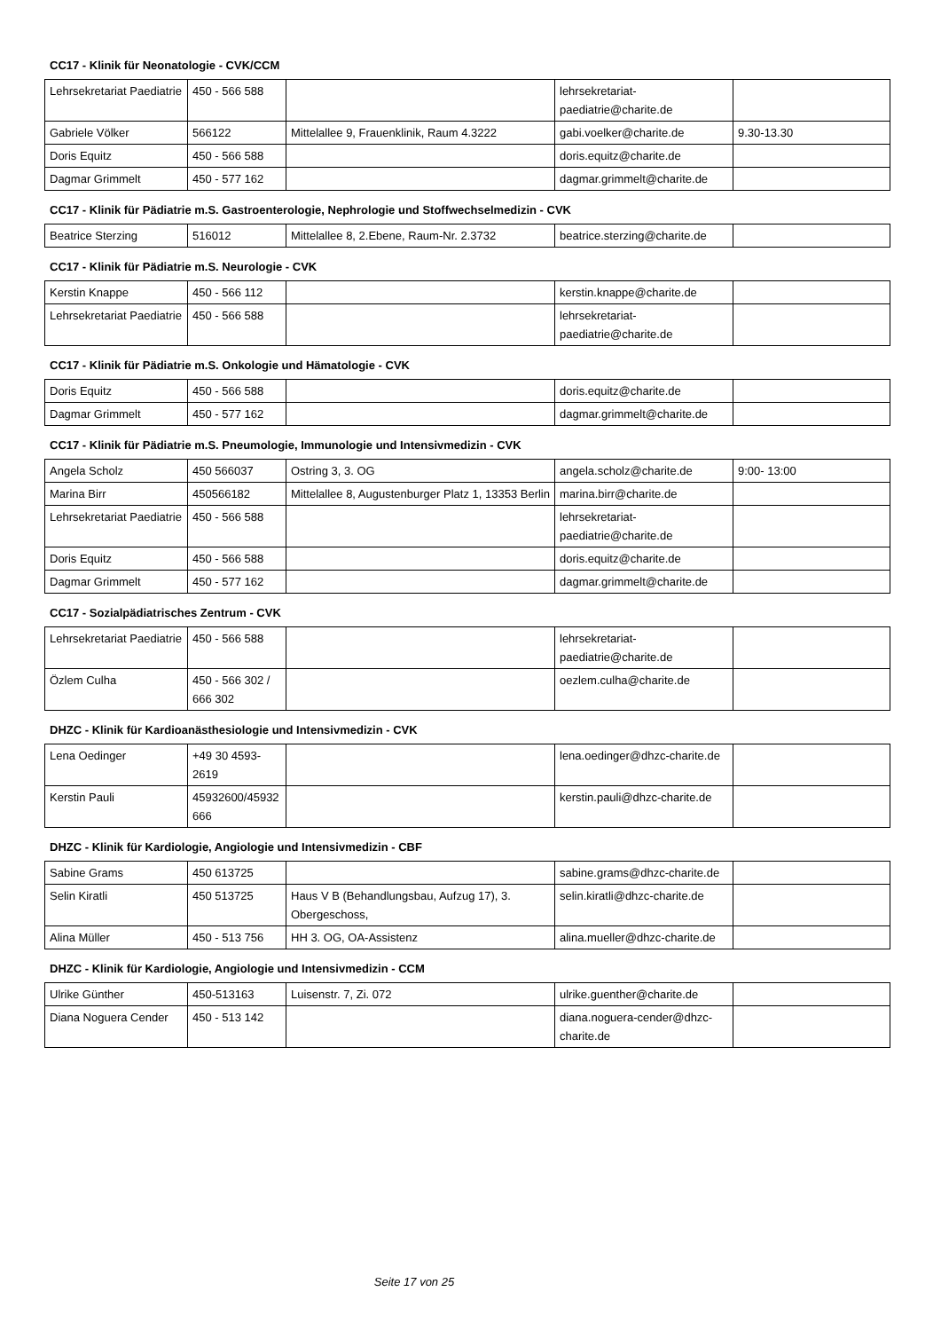CC17 - Klinik für Neonatologie - CVK/CCM
| Lehrsekretariat Paediatrie | 450 - 566 588 | | lehrsekretariat-paediatrie@charite.de | |
| Gabriele Völker | 566122 | Mittelallee 9, Frauenklinik, Raum 4.3222 | gabi.voelker@charite.de | 9.30-13.30 |
| Doris Equitz | 450 - 566 588 | | doris.equitz@charite.de | |
| Dagmar Grimmelt | 450 - 577 162 | | dagmar.grimmelt@charite.de | |
CC17 - Klinik für Pädiatrie m.S. Gastroenterologie, Nephrologie und Stoffwechselmedizin - CVK
| Beatrice Sterzing | 516012 | Mittelallee 8, 2.Ebene, Raum-Nr. 2.3732 | beatrice.sterzing@charite.de | |
CC17 - Klinik für Pädiatrie m.S. Neurologie - CVK
| Kerstin Knappe | 450 - 566 112 | | kerstin.knappe@charite.de | |
| Lehrsekretariat Paediatrie | 450 - 566 588 | | lehrsekretariat-paediatrie@charite.de | |
CC17 - Klinik für Pädiatrie m.S. Onkologie und Hämatologie - CVK
| Doris Equitz | 450 - 566 588 | | doris.equitz@charite.de | |
| Dagmar Grimmelt | 450 - 577 162 | | dagmar.grimmelt@charite.de | |
CC17 - Klinik für Pädiatrie m.S. Pneumologie, Immunologie und Intensivmedizin - CVK
| Angela Scholz | 450 566037 | Ostring 3, 3. OG | angela.scholz@charite.de | 9:00- 13:00 |
| Marina Birr | 450566182 | Mittelallee 8, Augustenburger Platz 1, 13353 Berlin | marina.birr@charite.de | |
| Lehrsekretariat Paediatrie | 450 - 566 588 | | lehrsekretariat-paediatrie@charite.de | |
| Doris Equitz | 450 - 566 588 | | doris.equitz@charite.de | |
| Dagmar Grimmelt | 450 - 577 162 | | dagmar.grimmelt@charite.de | |
CC17 - Sozialpädiatrisches Zentrum - CVK
| Lehrsekretariat Paediatrie | 450 - 566 588 | | lehrsekretariat-paediatrie@charite.de | |
| Özlem Culha | 450 - 566 302 / 666 302 | | oezlem.culha@charite.de | |
DHZC - Klinik für Kardioanästhesiologie und Intensivmedizin - CVK
| Lena Oedinger | +49 30 4593-2619 | | lena.oedinger@dhzc-charite.de | |
| Kerstin Pauli | 45932600/45932666 | | kerstin.pauli@dhzc-charite.de | |
DHZC - Klinik für Kardiologie, Angiologie und Intensivmedizin - CBF
| Sabine Grams | 450 613725 | | sabine.grams@dhzc-charite.de | |
| Selin Kiratli | 450 513725 | Haus V B (Behandlungsbau, Aufzug 17), 3. Obergeschoss, | selin.kiratli@dhzc-charite.de | |
| Alina Müller | 450 - 513 756 | HH 3. OG, OA-Assistenz | alina.mueller@dhzc-charite.de | |
DHZC - Klinik für Kardiologie, Angiologie und Intensivmedizin - CCM
| Ulrike Günther | 450-513163 | Luisenstr. 7, Zi. 072 | ulrike.guenther@charite.de | |
| Diana Noguera Cender | 450 - 513 142 | | diana.noguera-cender@dhzc-charite.de | |
Seite 17 von 25